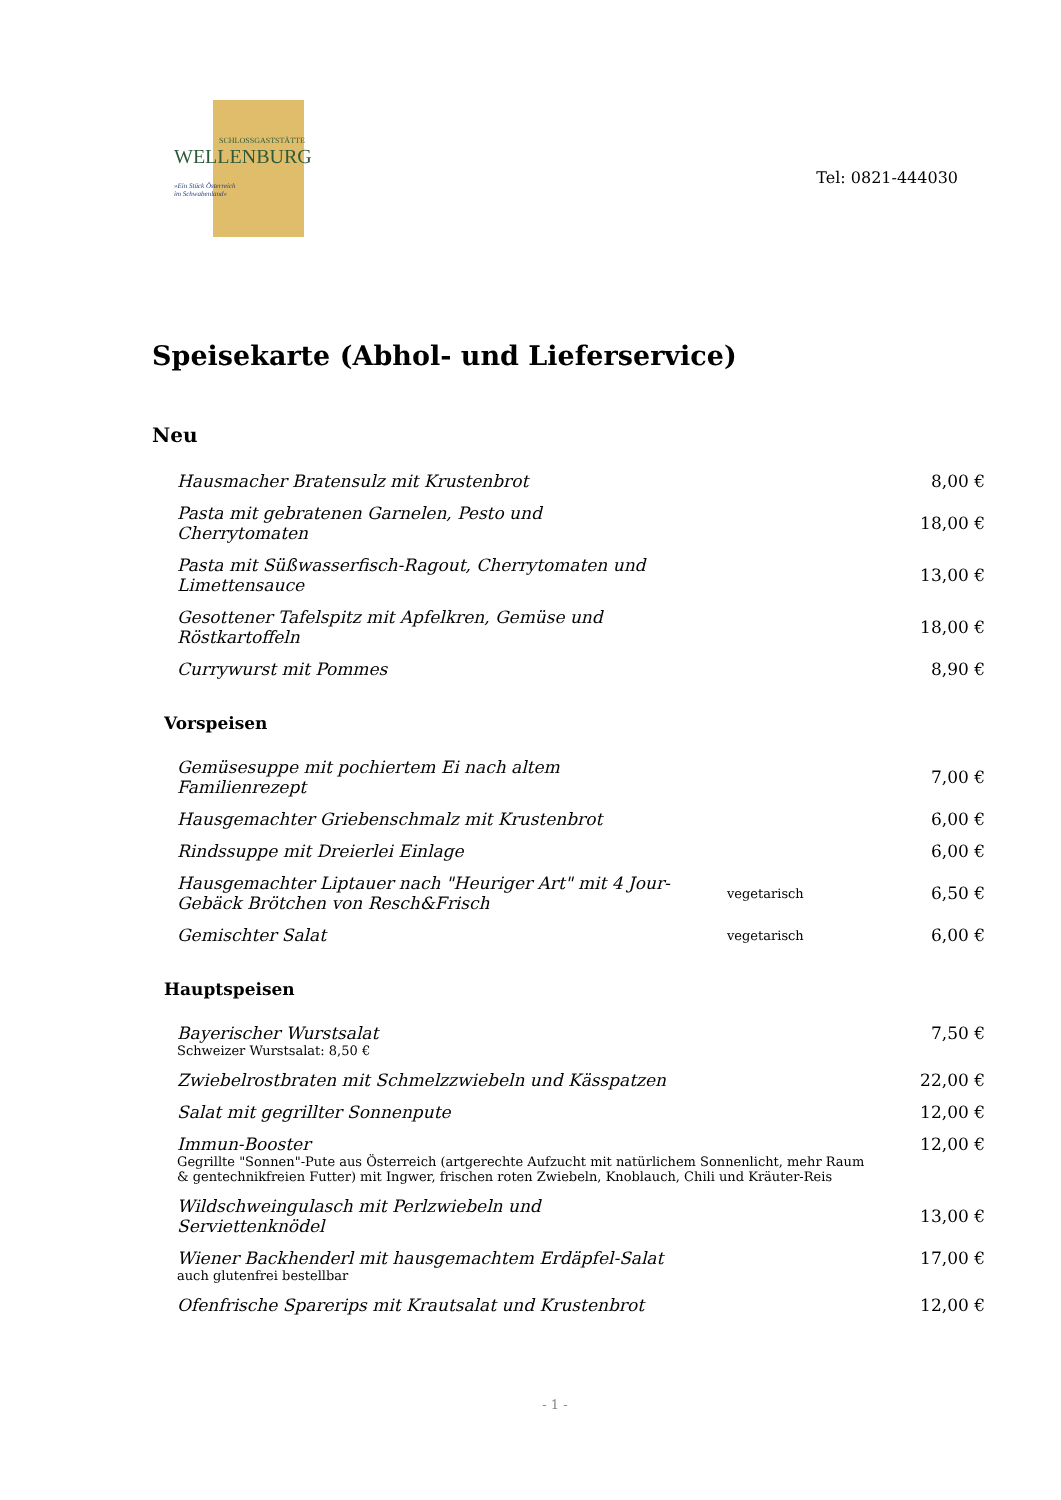SCHLOSSGASTSTÄTTE
WELLENBURG
»Ein Stück Österreich
im Schwabenland«
Tel: 0821-444030
Speisekarte (Abhol- und Lieferservice)
Neu
| Hausmacher Bratensulz mit Krustenbrot | | 8,00 € |
| Pasta mit gebratenen Garnelen, Pesto und Cherrytomaten | | 18,00 € |
| Pasta mit Süßwasserfisch-Ragout, Cherrytomaten und Limettensauce | | 13,00 € |
| Gesottener Tafelspitz mit Apfelkren, Gemüse und Röstkartoffeln | | 18,00 € |
| Currywurst mit Pommes | | 8,90 € |
Vorspeisen
| Gemüsesuppe mit pochiertem Ei nach altem Familienrezept | | 7,00 € |
| Hausgemachter Griebenschmalz mit Krustenbrot | | 6,00 € |
| Rindssuppe mit Dreierlei Einlage | | 6,00 € |
| Hausgemachter Liptauer nach "Heuriger Art" mit 4 Jour- Gebäck Brötchen von Resch&Frisch | vegetarisch | 6,50 € |
| Gemischter Salat | vegetarisch | 6,00 € |
Hauptspeisen
| Bayerischer Wurstsalat Schweizer Wurstsalat: 8,50 € | | 7,50 € |
| Zwiebelrostbraten mit Schmelzzwiebeln und Kässpatzen | | 22,00 € |
| Salat mit gegrillter Sonnenpute | | 12,00 € |
| Immun-Booster Gegrillte "Sonnen"-Pute aus Österreich (artgerechte Aufzucht mit natürlichem Sonnenlicht, mehr Raum & gentechnikfreien Futter) mit Ingwer, frischen roten Zwiebeln, Knoblauch, Chili und Kräuter-Reis | | 12,00 € |
| Wildschweingulasch mit Perlzwiebeln und Serviettenknödel | | 13,00 € |
| Wiener Backhenderl mit hausgemachtem Erdäpfel-Salat auch glutenfrei bestellbar | | 17,00 € |
| Ofenfrische Sparerips mit Krautsalat und Krustenbrot | | 12,00 € |
- 1 -